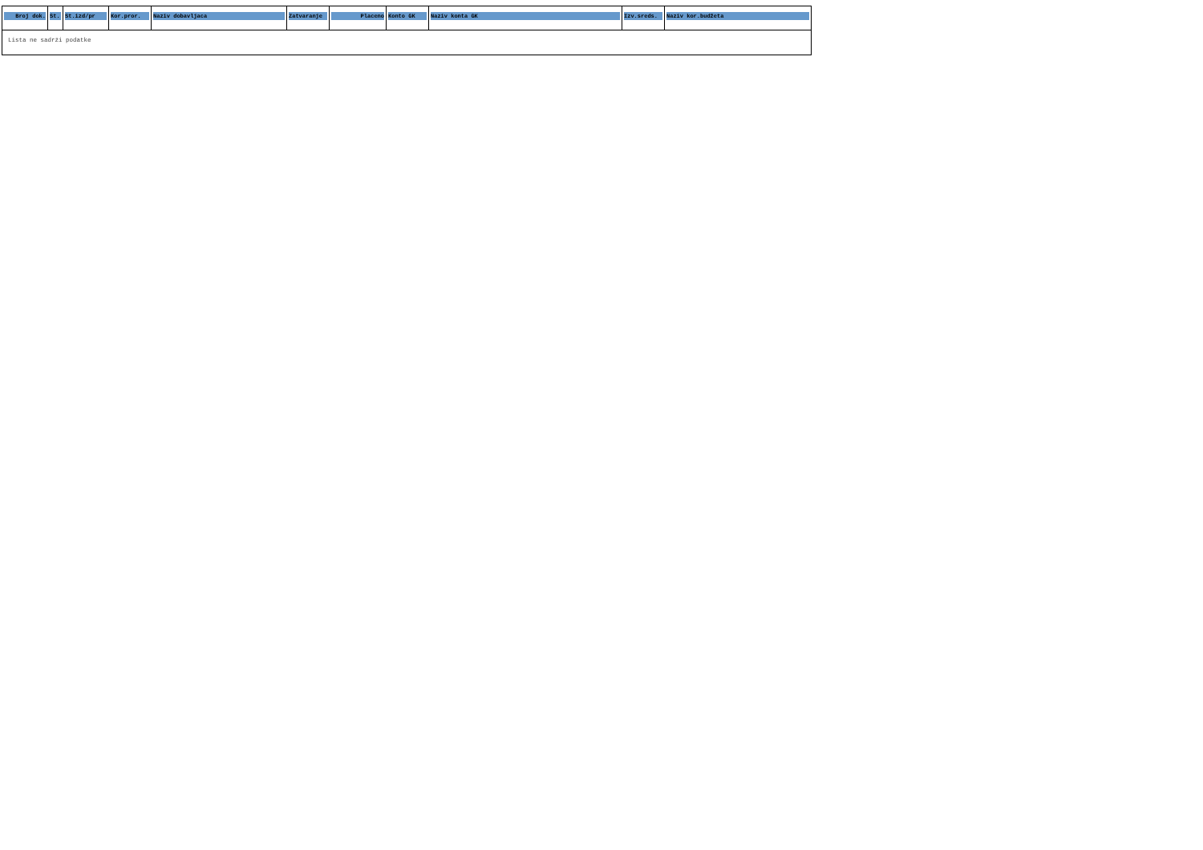| Broj dok. | St. | St.izd/pr | Kor.pror. | Naziv dobavljaca | Zatvaranje | Placeno | Konto GK | Naziv konta GK | Izv.sreds. | Naziv kor.budžeta |
| --- | --- | --- | --- | --- | --- | --- | --- | --- | --- | --- |
| Lista ne sadrži podatke | | | | | | | | | | |